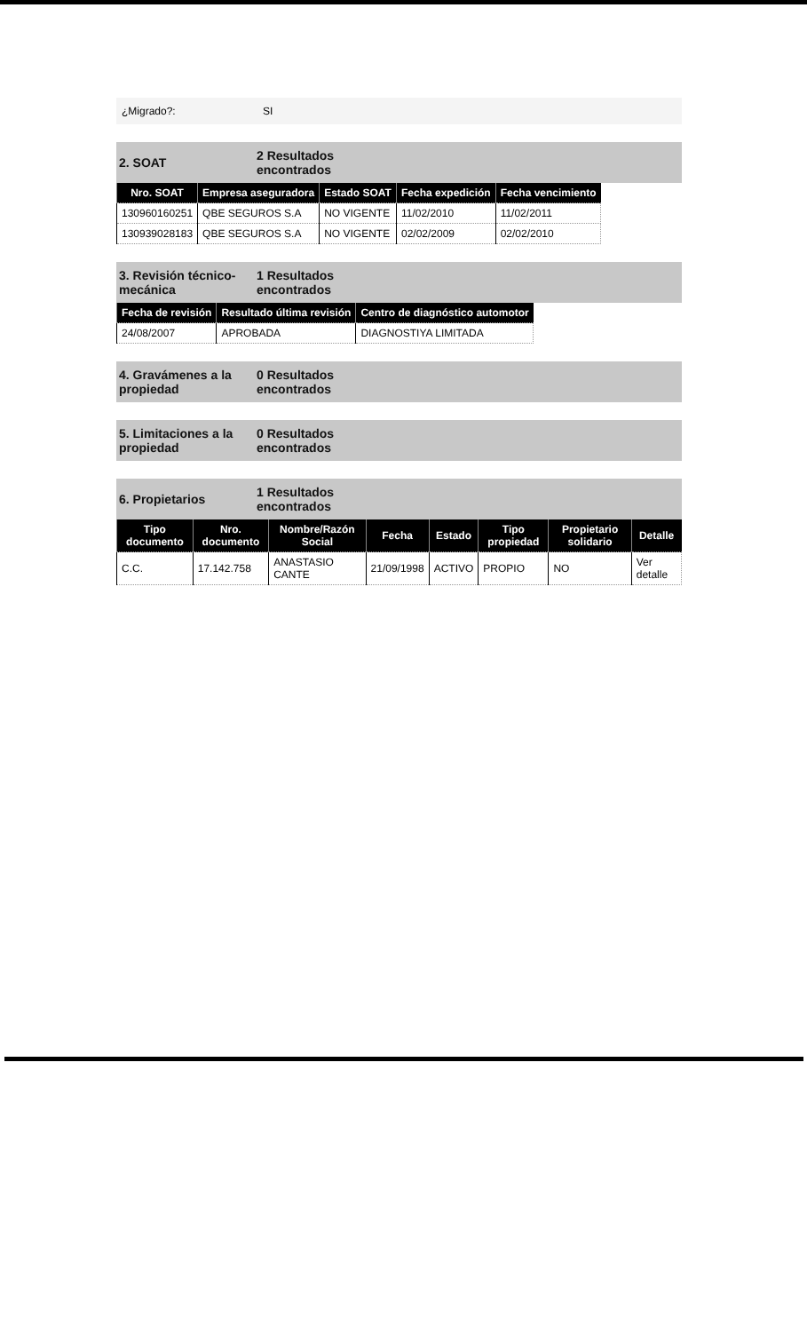¿Migrado?: SI
2. SOAT
2 Resultados encontrados
| Nro. SOAT | Empresa aseguradora | Estado SOAT | Fecha expedición | Fecha vencimiento |
| --- | --- | --- | --- | --- |
| 130960160251 | QBE SEGUROS S.A | NO VIGENTE | 11/02/2010 | 11/02/2011 |
| 130939028183 | QBE SEGUROS S.A | NO VIGENTE | 02/02/2009 | 02/02/2010 |
3. Revisión técnico-mecánica
1 Resultados encontrados
| Fecha de revisión | Resultado última revisión | Centro de diagnóstico automotor |
| --- | --- | --- |
| 24/08/2007 | APROBADA | DIAGNOSTIYA LIMITADA |
4. Gravámenes a la propiedad
0 Resultados encontrados
5. Limitaciones a la propiedad
0 Resultados encontrados
6. Propietarios
1 Resultados encontrados
| Tipo documento | Nro. documento | Nombre/Razón Social | Fecha | Estado | Tipo propiedad | Propietario solidario | Detalle |
| --- | --- | --- | --- | --- | --- | --- | --- |
| C.C. | 17.142.758 | ANASTASIO CANTE | 21/09/1998 | ACTIVO | PROPIO | NO | Ver detalle |